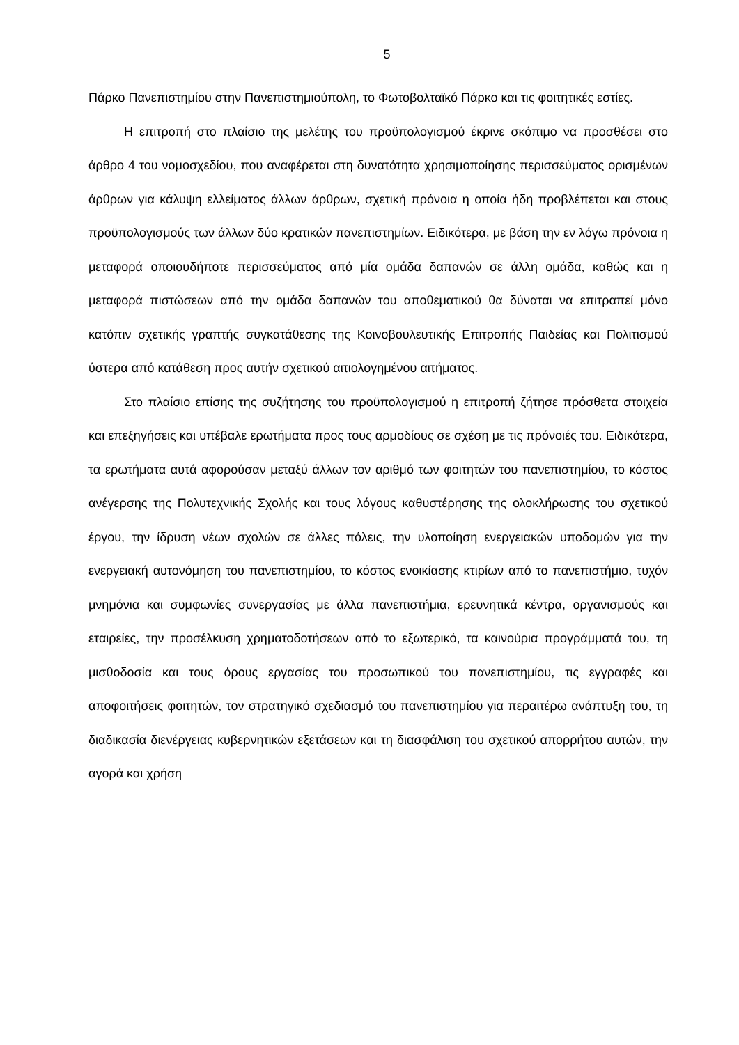5
Πάρκο Πανεπιστημίου στην Πανεπιστημιούπολη, το Φωτοβολταϊκό Πάρκο και τις φοιτητικές εστίες.
Η επιτροπή στο πλαίσιο της μελέτης του προϋπολογισμού έκρινε σκόπιμο να προσθέσει στο άρθρο 4 του νομοσχεδίου, που αναφέρεται στη δυνατότητα χρησιμοποίησης περισσεύματος ορισμένων άρθρων για κάλυψη ελλείματος άλλων άρθρων, σχετική πρόνοια η οποία ήδη προβλέπεται και στους προϋπολογισμούς των άλλων δύο κρατικών πανεπιστημίων. Ειδικότερα, με βάση την εν λόγω πρόνοια η μεταφορά οποιουδήποτε περισσεύματος από μία ομάδα δαπανών σε άλλη ομάδα, καθώς και η μεταφορά πιστώσεων από την ομάδα δαπανών του αποθεματικού θα δύναται να επιτραπεί μόνο κατόπιν σχετικής γραπτής συγκατάθεσης της Κοινοβουλευτικής Επιτροπής Παιδείας και Πολιτισμού ύστερα από κατάθεση προς αυτήν σχετικού αιτιολογημένου αιτήματος.
Στο πλαίσιο επίσης της συζήτησης του προϋπολογισμού η επιτροπή ζήτησε πρόσθετα στοιχεία και επεξηγήσεις και υπέβαλε ερωτήματα προς τους αρμοδίους σε σχέση με τις πρόνοιές του. Ειδικότερα, τα ερωτήματα αυτά αφορούσαν μεταξύ άλλων τον αριθμό των φοιτητών του πανεπιστημίου, το κόστος ανέγερσης της Πολυτεχνικής Σχολής και τους λόγους καθυστέρησης της ολοκλήρωσης του σχετικού έργου, την ίδρυση νέων σχολών σε άλλες πόλεις, την υλοποίηση ενεργειακών υποδομών για την ενεργειακή αυτονόμηση του πανεπιστημίου, το κόστος ενοικίασης κτιρίων από το πανεπιστήμιο, τυχόν μνημόνια και συμφωνίες συνεργασίας με άλλα πανεπιστήμια, ερευνητικά κέντρα, οργανισμούς και εταιρείες, την προσέλκυση χρηματοδοτήσεων από το εξωτερικό, τα καινούρια προγράμματά του, τη μισθοδοσία και τους όρους εργασίας του προσωπικού του πανεπιστημίου, τις εγγραφές και αποφοιτήσεις φοιτητών, τον στρατηγικό σχεδιασμό του πανεπιστημίου για περαιτέρω ανάπτυξη του, τη διαδικασία διενέργειας κυβερνητικών εξετάσεων και τη διασφάλιση του σχετικού απορρήτου αυτών, την αγορά και χρήση